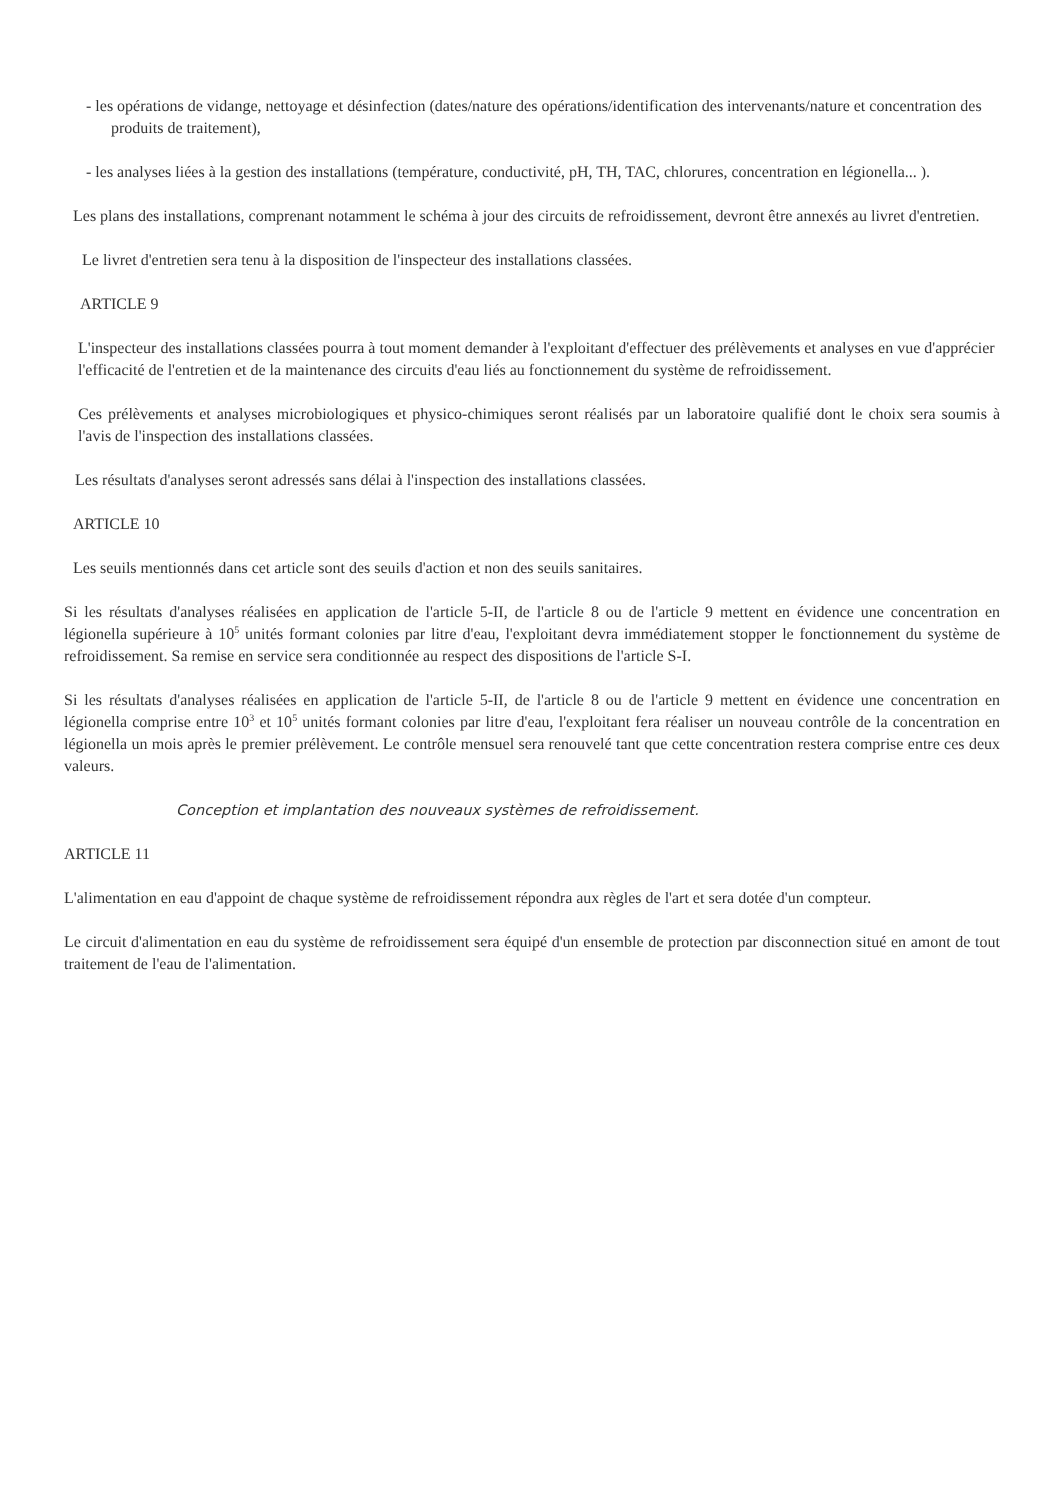- les opérations de vidange, nettoyage et désinfection (dates/nature des opérations/identification des intervenants/nature et concentration des produits de traitement),
- les analyses liées à la gestion des installations (température, conductivité, pH, TH, TAC, chlorures, concentration en légionella... ).
Les plans des installations, comprenant notamment le schéma à jour des circuits de refroidissement, devront être annexés au livret d'entretien.
Le livret d'entretien sera tenu à la disposition de l'inspecteur des installations classées.
ARTICLE 9
L'inspecteur des installations classées pourra à tout moment demander à l'exploitant d'effectuer des prélèvements et analyses en vue d'apprécier l'efficacité de l'entretien et de la maintenance des circuits d'eau liés au fonctionnement du système de refroidissement.
Ces prélèvements et analyses microbiologiques et physico-chimiques seront réalisés par un laboratoire qualifié dont le choix sera soumis à l'avis de l'inspection des installations classées.
Les résultats d'analyses seront adressés sans délai à l'inspection des installations classées.
ARTICLE 10
Les seuils mentionnés dans cet article sont des seuils d'action et non des seuils sanitaires.
Si les résultats d'analyses réalisées en application de l'article 5-II, de l'article 8 ou de l'article 9 mettent en évidence une concentration en légionella supérieure à 10<sup>5</sup> unités formant colonies par litre d'eau, l'exploitant devra immédiatement stopper le fonctionnement du système de refroidissement. Sa remise en service sera conditionnée au respect des dispositions de l'article S-I.
Si les résultats d'analyses réalisées en application de l'article 5-II, de l'article 8 ou de l'article 9 mettent en évidence une concentration en légionella comprise entre 10<sup>3</sup> et 10<sup>5</sup> unités formant colonies par litre d'eau, l'exploitant fera réaliser un nouveau contrôle de la concentration en légionella un mois après le premier prélèvement. Le contrôle mensuel sera renouvelé tant que cette concentration restera comprise entre ces deux valeurs.
Conception et implantation des nouveaux systèmes de refroidissement.
ARTICLE 11
L'alimentation en eau d'appoint de chaque système de refroidissement répondra aux règles de l'art et sera dotée d'un compteur.
Le circuit d'alimentation en eau du système de refroidissement sera équipé d'un ensemble de protection par disconnection situé en amont de tout traitement de l'eau de l'alimentation.